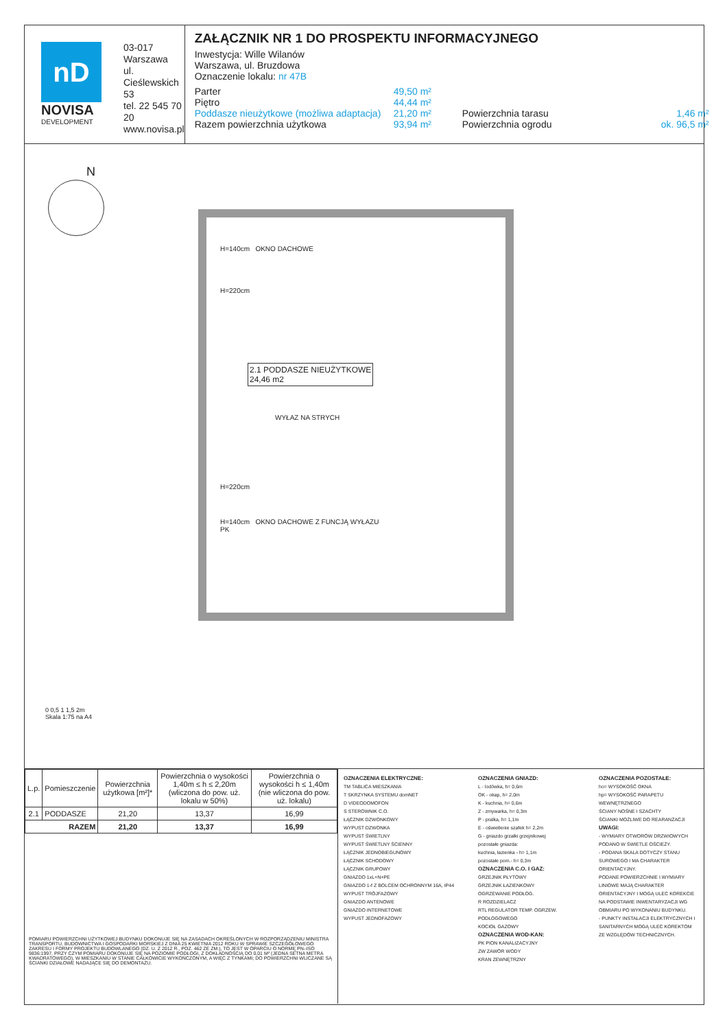nD
NOVISA
DEVELOPMENT
03-017 Warszawa
ul. Cieślewskich 53
tel. 22 545 70 20
www.novisa.pl
ZAŁĄCZNIK NR 1 DO PROSPEKTU INFORMACYJNEGO
Inwestycja: Wille Wilanów
Warszawa, ul. Bruzdowa
Oznaczenie lokalu: nr 47B
Parter
49,50 m²
Piętro
44,44 m²
Poddasze nieużytkowe (możliwa adaptacja)
21,20 m²
Powierzchnia tarasu
1,46 m²
Razem powierzchnia użytkowa
93,94 m²
Powierzchnia ogrodu
ok. 96,5 m²
N
H=140cm OKNO DACHOWE
H=220cm
2.1 PODDASZE NIEUŻYTKOWE
24,46 m2
WYŁAZ NA STRYCH
H=220cm
H=140cm OKNO DACHOWE Z FUNCJĄ WYŁAZU
PK
0 0,5 1 1,5 2m
Skala 1:75 na A4
| L.p. | Pomieszczenie | Powierzchnia użytkowa [m²]* | Powierzchnia o wysokości 1,40m ≤ h ≤ 2,20m (wliczona do pow. uż. lokalu w 50%) | Powierzchnia o wysokości h ≤ 1,40m (nie wliczona do pow. uż. lokalu) |
| --- | --- | --- | --- | --- |
| 2.1 | PODDASZE | 21,20 | 13,37 | 16,99 |
| RAZEM | | 21,20 | 13,37 | 16,99 |
POMIARU POWIERZCHNI UŻYTKOWEJ BUDYNKU DOKONUJE SIĘ NA ZASADACH OKREŚLONYCH W ROZPORZĄDZENIU MINISTRA TRANSPORTU, BUDOWNICTWA I GOSPODARKI MORSKIEJ Z DNIA 25 KWIETNIA 2012 ROKU W SPRAWIE SZCZEGÓŁOWEGO ZAKRESU I FORMY PROJEKTU BUDOWLANEGO (DZ. U. Z 2012 R., POZ. 462 ZE ZM.), TO JEST W OPARCIU O NORMĘ PN–ISO 9836:1997, PRZY CZYM POMIARU DOKONUJE SIĘ NA POZIOMIE PODŁOGI, Z DOKŁADNOŚCIĄ DO 0,01 M² (JEDNA SETNA METRA KWADRATOWEGO), W MIESZKANIU W STANIE CAŁKOWICIE WYKOŃCZONYM, A WIĘC Z TYNKAMI; DO POWIERZCHNI WLICZANE SĄ ŚCIANKI DZIAŁOWE NADAJĄCE SIĘ DO DEMONTAŻU.
OZNACZENIA ELEKTRYCZNE:
TM TABLICA MIESZKANIA
T SKRZYNKA SYSTEMU domNET
D VIDEODOMOFON
S STEROWNIK C.O.
ŁĄCZNIK DZWONKOWY
WYPUST DZWONKA
WYPUST ŚWIETLNY
WYPUST ŚWIETLNY ŚCIENNY
ŁĄCZNIK JEDNOBIEGUNOWY
ŁĄCZNIK SCHODOWY
ŁĄCZNIK GRUPOWY
GNIAZDO 1xL+N+PE
GNIAZDO 1-f Z BOLCEM OCHRONNYM 16A, IP44
WYPUST TRÓJFAZOWY
GNIAZDO ANTENOWE
GNIAZDO INTERNETOWE
WYPUST JEDNOFAZOWY
OZNACZENIA GNIAZD:
L - lodówka, h= 0,6m
OK - okap, h= 2,0m
K - kuchnia, h= 0,6m
Z - zmywarka, h= 0,3m
P - pralka, h= 1,1m
E - oświetlenie szafek h= 2,2m
G - gniazdo grzałki grzejnikowej
pozostałe gniazda:
kuchnia, łazienka - h= 1,1m
pozostałe pom.- h= 0,3m
OZNACZENIA C.O. I GAZ:
GRZEJNIK PŁYTOWY
GRZEJNIK ŁAZIENKOWY
OGRZEWANIE PODŁOG.
R ROZDZIELACZ
RTL REGULATOR TEMP. OGRZEW. PODŁOGOWEGO
KOCIOŁ GAZOWY
OZNACZENIA WOD-KAN:
PK PION KANALIZACYJNY
ZW ZAWÓR WODY
KRAN ZEWNĘTRZNY
OZNACZENIA POZOSTAŁE:
ho= WYSOKOŚĆ OKNA
hp= WYSOKOŚĆ PARAPETU WEWNĘTRZNEGO
ŚCIANY NOŚNE I SZACHTY
ŚCIANKI MOŻLIWE DO REARANŻACJI
UWAGI:
- WYMIARY OTWORÓW DRZWIOWYCH PODANO W ŚWIETLE OŚCIEŻY.
- PODANA SKALA DOTYCZY STANU SUROWEGO I MA CHARAKTER ORIENTACYJNY.
PODANE POWIERZCHNIE I WYMIARY LINIOWE MAJĄ CHARAKTER ORIENTACYJNY I MOGĄ ULEC KOREKCIE NA PODSTAWIE INWENTARYZACJI WG OBMIARU PO WYKONANIU BUDYNKU.
- PUNKTY INSTALACJI ELEKTRYCZNYCH I SANITARNYCH MOGĄ ULEC KOREKTOM ZE WZGLĘDÓW TECHNICZNYCH.